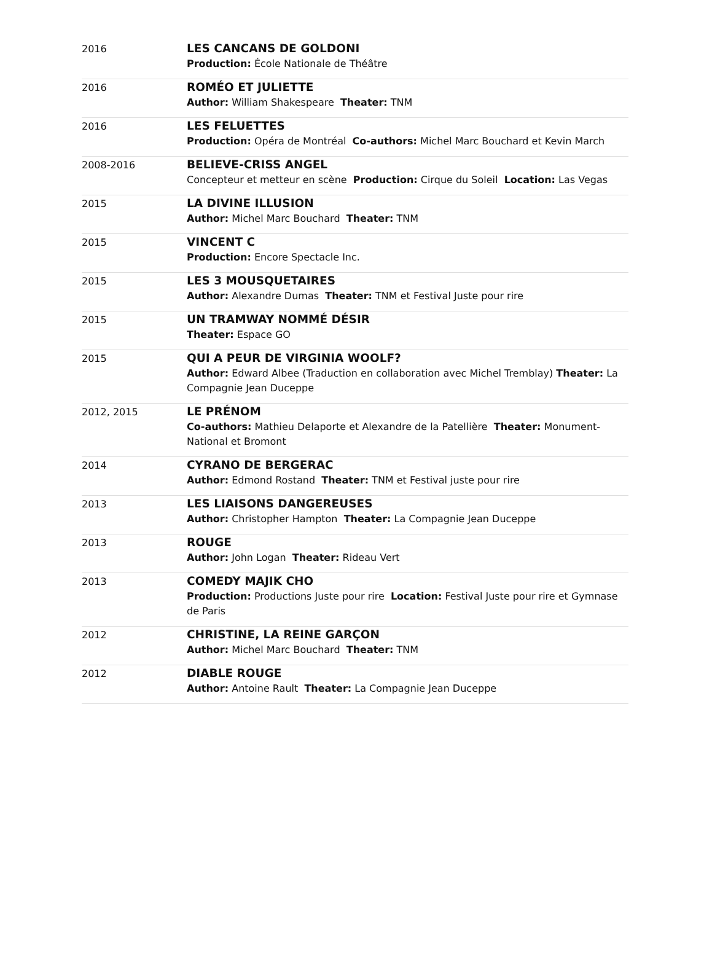| 2016 | LES CANCANS DE GOLDONI Production: École Nationale de Théâtre |
| 2016 | ROMÉO ET JULIETTE Author: William Shakespeare Theater: TNM |
| 2016 | LES FELUETTES Production: Opéra de Montréal Co-authors: Michel Marc Bouchard et Kevin March |
| 2008-2016 | BELIEVE-CRISS ANGEL Concepteur et metteur en scène Production: Cirque du Soleil Location: Las Vegas |
| 2015 | LA DIVINE ILLUSION Author: Michel Marc Bouchard Theater: TNM |
| 2015 | VINCENT C Production: Encore Spectacle Inc. |
| 2015 | LES 3 MOUSQUETAIRES Author: Alexandre Dumas Theater: TNM et Festival Juste pour rire |
| 2015 | UN TRAMWAY NOMMÉ DÉSIR Theater: Espace GO |
| 2015 | QUI A PEUR DE VIRGINIA WOOLF? Author: Edward Albee (Traduction en collaboration avec Michel Tremblay) Theater: La Compagnie Jean Duceppe |
| 2012, 2015 | LE PRÉNOM Co-authors: Mathieu Delaporte et Alexandre de la Patellière Theater: Monument-National et Bromont |
| 2014 | CYRANO DE BERGERAC Author: Edmond Rostand Theater: TNM et Festival juste pour rire |
| 2013 | LES LIAISONS DANGEREUSES Author: Christopher Hampton Theater: La Compagnie Jean Duceppe |
| 2013 | ROUGE Author: John Logan Theater: Rideau Vert |
| 2013 | COMEDY MAJIK CHO Production: Productions Juste pour rire Location: Festival Juste pour rire et Gymnase de Paris |
| 2012 | CHRISTINE, LA REINE GARÇON Author: Michel Marc Bouchard Theater: TNM |
| 2012 | DIABLE ROUGE Author: Antoine Rault Theater: La Compagnie Jean Duceppe |